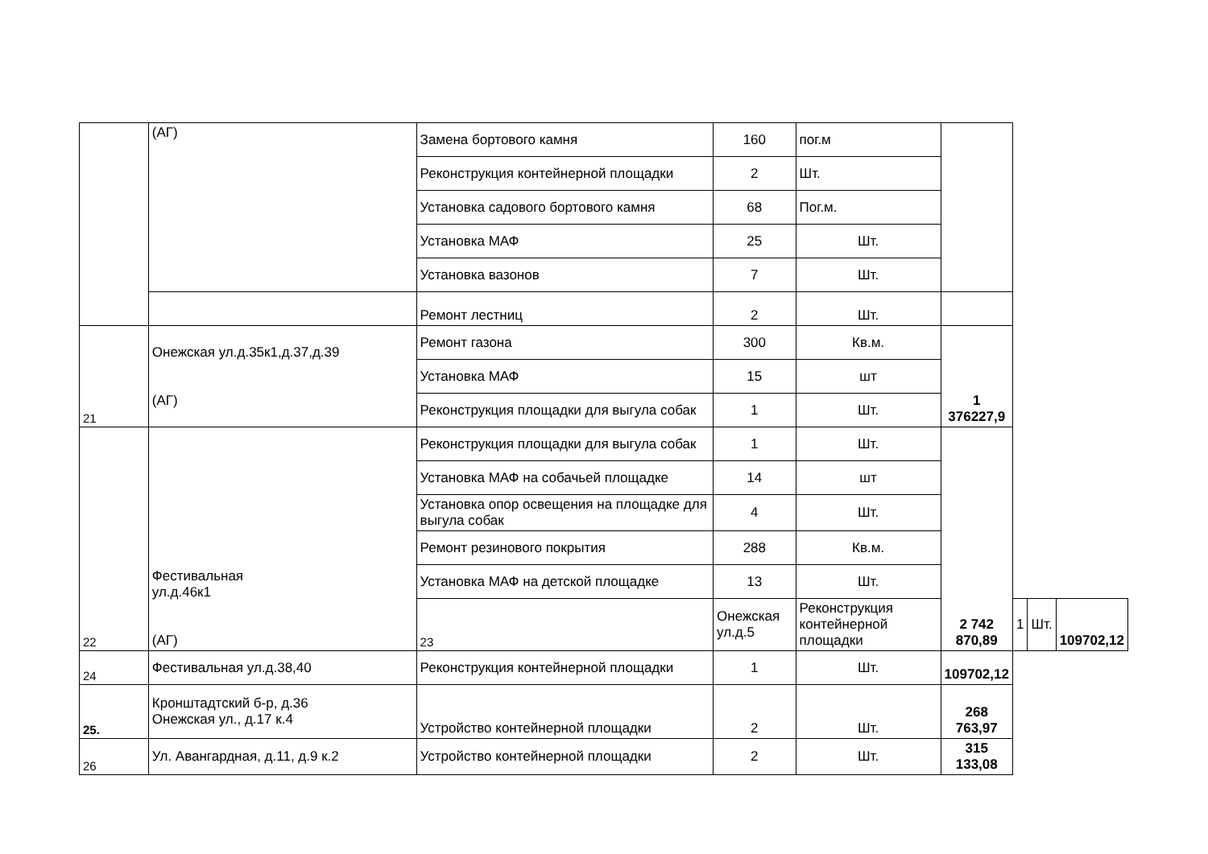| | (АГ) | Замена бортового камня | 160 | пог.м | | | | |
| | | Реконструкция контейнерной площадки | 2 | Шт. | | | | |
| | | Установка садового бортового камня | 68 | Пог.м. | | | | |
| | | Установка МАФ | 25 | Шт. | | | | |
| | | Установка вазонов | 7 | Шт. | | | | |
| | | Ремонт лестниц | 2 | Шт. | | | | |
| 21 | Онежская ул.д.35к1,д.37,д.39 (АГ) | Ремонт газона | 300 | Кв.м. | 1 376227,9 | | | |
| | | Установка МАФ | 15 | шт | | | | |
| | | Реконструкция площадки для выгула собак | 1 | Шт. | | | | |
| 22 | Фестивальная ул.д.46к1 (АГ) | Реконструкция площадки для выгула собак | 1 | Шт. | 2 742 870,89 | | | |
| | | Установка МАФ на собачьей площадке | 14 | шт | | | | |
| | | Установка опор освещения на площадке для выгула собак | 4 | Шт. | | | | |
| | | Ремонт резинового покрытия | 288 | Кв.м. | | | | |
| | | Установка МАФ на детской площадке | 13 | Шт. | | | | |
| | | 23 | Онежская ул.д.5 | Реконструкция контейнерной площадки | | 1 | Шт. | 109702,12 |
| 24 | Фестивальная ул.д.38,40 | Реконструкция контейнерной площадки | 1 | Шт. | 109702,12 | | | |
| 25. | Кронштадтский б-р, д.36 Онежская ул., д.17 к.4 | Устройство контейнерной площадки | 2 | Шт. | 268 763,97 | | | |
| 26 | Ул. Авангардная, д.11, д.9 к.2 | Устройство контейнерной площадки | 2 | Шт. | 315 133,08 | | | |